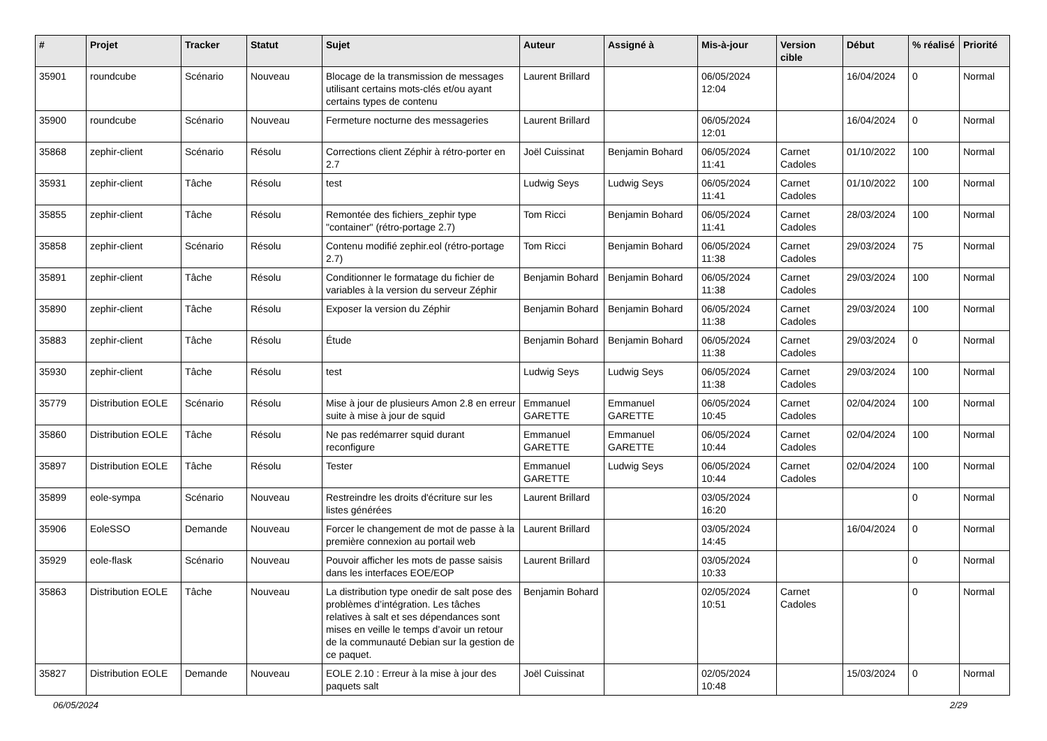| # | Projet | Tracker | Statut | Sujet | Auteur | Assigné à | Mis-à-jour | Version cible | Début | % réalisé | Priorité |
| --- | --- | --- | --- | --- | --- | --- | --- | --- | --- | --- | --- |
| 35901 | roundcube | Scénario | Nouveau | Blocage de la transmission de messages utilisant certains mots-clés et/ou ayant certains types de contenu | Laurent Brillard | | 06/05/2024 12:04 | | 16/04/2024 | 0 | Normal |
| 35900 | roundcube | Scénario | Nouveau | Fermeture nocturne des messageries | Laurent Brillard | | 06/05/2024 12:01 | | 16/04/2024 | 0 | Normal |
| 35868 | zephir-client | Scénario | Résolu | Corrections client Zéphir à rétro-porter en 2.7 | Joël Cuissinat | Benjamin Bohard | 06/05/2024 11:41 | Carnet Cadoles | 01/10/2022 | 100 | Normal |
| 35931 | zephir-client | Tâche | Résolu | test | Ludwig Seys | Ludwig Seys | 06/05/2024 11:41 | Carnet Cadoles | 01/10/2022 | 100 | Normal |
| 35855 | zephir-client | Tâche | Résolu | Remontée des fichiers_zephir type "container" (rétro-portage 2.7) | Tom Ricci | Benjamin Bohard | 06/05/2024 11:41 | Carnet Cadoles | 28/03/2024 | 100 | Normal |
| 35858 | zephir-client | Scénario | Résolu | Contenu modifié zephir.eol (rétro-portage 2.7) | Tom Ricci | Benjamin Bohard | 06/05/2024 11:38 | Carnet Cadoles | 29/03/2024 | 75 | Normal |
| 35891 | zephir-client | Tâche | Résolu | Conditionner le formatage du fichier de variables à la version du serveur Zéphir | Benjamin Bohard | Benjamin Bohard | 06/05/2024 11:38 | Carnet Cadoles | 29/03/2024 | 100 | Normal |
| 35890 | zephir-client | Tâche | Résolu | Exposer la version du Zéphir | Benjamin Bohard | Benjamin Bohard | 06/05/2024 11:38 | Carnet Cadoles | 29/03/2024 | 100 | Normal |
| 35883 | zephir-client | Tâche | Résolu | Étude | Benjamin Bohard | Benjamin Bohard | 06/05/2024 11:38 | Carnet Cadoles | 29/03/2024 | 0 | Normal |
| 35930 | zephir-client | Tâche | Résolu | test | Ludwig Seys | Ludwig Seys | 06/05/2024 11:38 | Carnet Cadoles | 29/03/2024 | 100 | Normal |
| 35779 | Distribution EOLE | Scénario | Résolu | Mise à jour de plusieurs Amon 2.8 en erreur suite à mise à jour de squid | Emmanuel GARETTE | Emmanuel GARETTE | 06/05/2024 10:45 | Carnet Cadoles | 02/04/2024 | 100 | Normal |
| 35860 | Distribution EOLE | Tâche | Résolu | Ne pas redémarrer squid durant reconfigure | Emmanuel GARETTE | Emmanuel GARETTE | 06/05/2024 10:44 | Carnet Cadoles | 02/04/2024 | 100 | Normal |
| 35897 | Distribution EOLE | Tâche | Résolu | Tester | Emmanuel GARETTE | Ludwig Seys | 06/05/2024 10:44 | Carnet Cadoles | 02/04/2024 | 100 | Normal |
| 35899 | eole-sympa | Scénario | Nouveau | Restreindre les droits d'écriture sur les listes générées | Laurent Brillard | | 03/05/2024 16:20 | | | 0 | Normal |
| 35906 | EoleSSO | Demande | Nouveau | Forcer le changement de mot de passe à la première connexion au portail web | Laurent Brillard | | 03/05/2024 14:45 | | 16/04/2024 | 0 | Normal |
| 35929 | eole-flask | Scénario | Nouveau | Pouvoir afficher les mots de passe saisis dans les interfaces EOE/EOP | Laurent Brillard | | 03/05/2024 10:33 | | | 0 | Normal |
| 35863 | Distribution EOLE | Tâche | Nouveau | La distribution type onedir de salt pose des problèmes d’intégration. Les tâches relatives à salt et ses dépendances sont mises en veille le temps d’avoir un retour de la communauté Debian sur la gestion de ce paquet. | Benjamin Bohard | | 02/05/2024 10:51 | Carnet Cadoles | | 0 | Normal |
| 35827 | Distribution EOLE | Demande | Nouveau | EOLE 2.10 : Erreur à la mise à jour des paquets salt | Joël Cuissinat | | 02/05/2024 10:48 | | 15/03/2024 | 0 | Normal |
06/05/2024 2/29